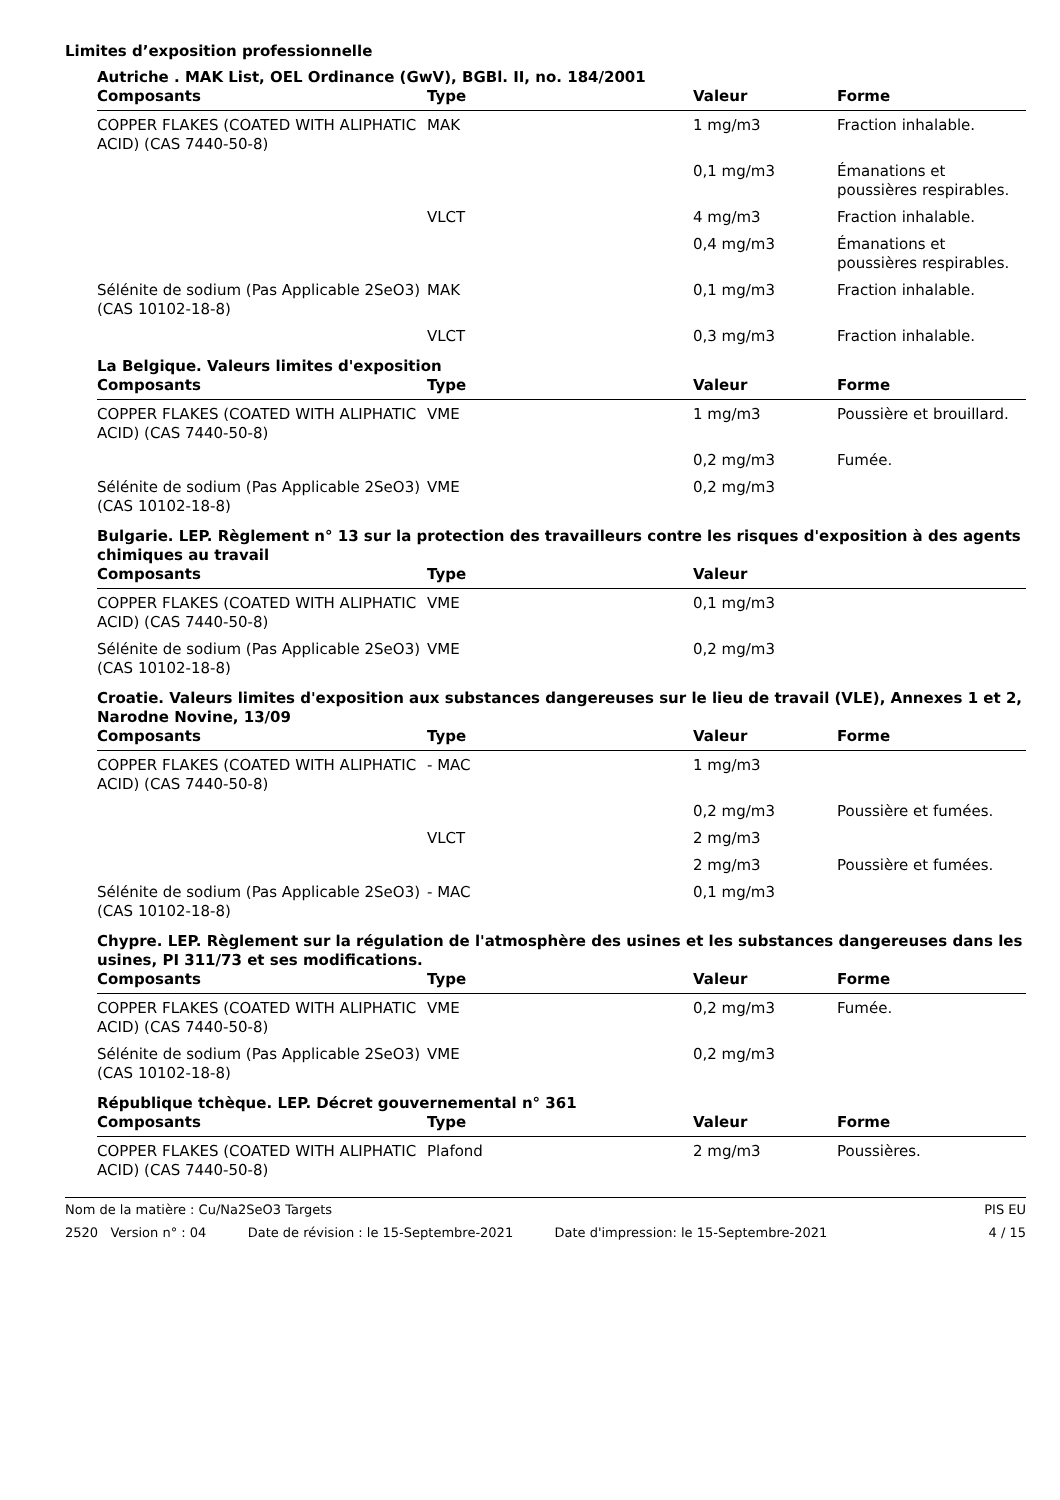Limites d’exposition professionnelle
Autriche . MAK List, OEL Ordinance (GwV), BGBl. II, no. 184/2001
| Composants | Type | Valeur | Forme |
| --- | --- | --- | --- |
| COPPER FLAKES (COATED WITH ALIPHATIC ACID) (CAS 7440-50-8) | MAK | 1 mg/m3 | Fraction inhalable. |
| | | 0,1 mg/m3 | Émanations et poussières respirables. |
| | VLCT | 4 mg/m3 | Fraction inhalable. |
| | | 0,4 mg/m3 | Émanations et poussières respirables. |
| Sélénite de sodium (Pas Applicable 2SeO3) (CAS 10102-18-8) | MAK | 0,1 mg/m3 | Fraction inhalable. |
| | VLCT | 0,3 mg/m3 | Fraction inhalable. |
La Belgique. Valeurs limites d'exposition
| Composants | Type | Valeur | Forme |
| --- | --- | --- | --- |
| COPPER FLAKES (COATED WITH ALIPHATIC ACID) (CAS 7440-50-8) | VME | 1 mg/m3 | Poussière et brouillard. |
| | | 0,2 mg/m3 | Fumée. |
| Sélénite de sodium (Pas Applicable 2SeO3) (CAS 10102-18-8) | VME | 0,2 mg/m3 | |
Bulgarie. LEP. Règlement n° 13 sur la protection des travailleurs contre les risques d'exposition à des agents chimiques au travail
| Composants | Type | Valeur | |
| --- | --- | --- | --- |
| COPPER FLAKES (COATED WITH ALIPHATIC ACID) (CAS 7440-50-8) | VME | 0,1 mg/m3 | |
| Sélénite de sodium (Pas Applicable 2SeO3) (CAS 10102-18-8) | VME | 0,2 mg/m3 | |
Croatie. Valeurs limites d'exposition aux substances dangereuses sur le lieu de travail (VLE), Annexes 1 et 2, Narodne Novine, 13/09
| Composants | Type | Valeur | Forme |
| --- | --- | --- | --- |
| COPPER FLAKES (COATED WITH ALIPHATIC ACID) (CAS 7440-50-8) | - MAC | 1 mg/m3 | |
| | | 0,2 mg/m3 | Poussière et fumées. |
| | VLCT | 2 mg/m3 | |
| | | 2 mg/m3 | Poussière et fumées. |
| Sélénite de sodium (Pas Applicable 2SeO3) (CAS 10102-18-8) | - MAC | 0,1 mg/m3 | |
Chypre. LEP. Règlement sur la régulation de l'atmosphère des usines et les substances dangereuses dans les usines, PI 311/73 et ses modifications.
| Composants | Type | Valeur | Forme |
| --- | --- | --- | --- |
| COPPER FLAKES (COATED WITH ALIPHATIC ACID) (CAS 7440-50-8) | VME | 0,2 mg/m3 | Fumée. |
| Sélénite de sodium (Pas Applicable 2SeO3) (CAS 10102-18-8) | VME | 0,2 mg/m3 | |
République tchèque. LEP. Décret gouvernemental n° 361
| Composants | Type | Valeur | Forme |
| --- | --- | --- | --- |
| COPPER FLAKES (COATED WITH ALIPHATIC ACID) (CAS 7440-50-8) | Plafond | 2 mg/m3 | Poussières. |
Nom de la matière : Cu/Na2SeO3 Targets PIS EU
2520 Version n° : 04 Date de révision : le 15-Septembre-2021 Date d'impression: le 15-Septembre-2021 4 / 15